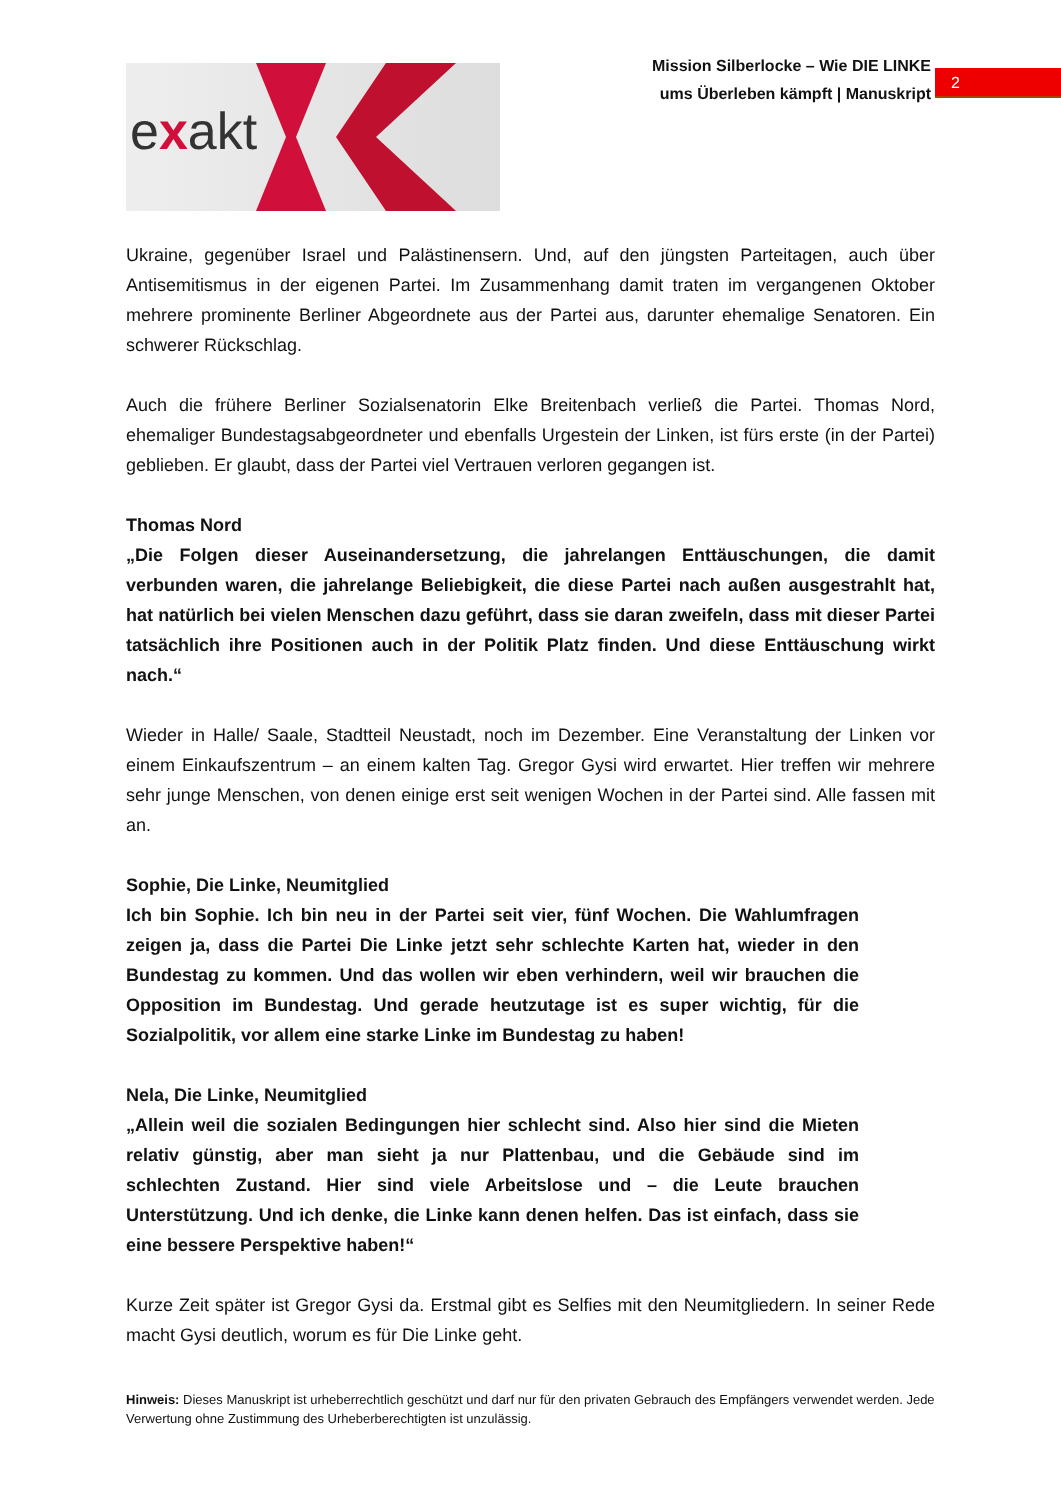exakt
Mission Silberlocke – Wie DIE LINKE
ums Überleben kämpft | Manuskript
2
Ukraine, gegenüber Israel und Palästinensern. Und, auf den jüngsten Parteitagen, auch über Antisemitismus in der eigenen Partei. Im Zusammenhang damit traten im vergangenen Oktober mehrere prominente Berliner Abgeordnete aus der Partei aus, darunter ehemalige Senatoren. Ein schwerer Rückschlag.
Auch die frühere Berliner Sozialsenatorin Elke Breitenbach verließ die Partei. Thomas Nord, ehemaliger Bundestagsabgeordneter und ebenfalls Urgestein der Linken, ist fürs erste (in der Partei) geblieben. Er glaubt, dass der Partei viel Vertrauen verloren gegangen ist.
Thomas Nord
„Die Folgen dieser Auseinandersetzung, die jahrelangen Enttäuschungen, die damit verbunden waren, die jahrelange Beliebigkeit, die diese Partei nach außen ausgestrahlt hat, hat natürlich bei vielen Menschen dazu geführt, dass sie daran zweifeln, dass mit dieser Partei tatsächlich ihre Positionen auch in der Politik Platz finden. Und diese Enttäuschung wirkt nach.“
Wieder in Halle/ Saale, Stadtteil Neustadt, noch im Dezember. Eine Veranstaltung der Linken vor einem Einkaufszentrum – an einem kalten Tag. Gregor Gysi wird erwartet. Hier treffen wir mehrere sehr junge Menschen, von denen einige erst seit wenigen Wochen in der Partei sind. Alle fassen mit an.
Sophie, Die Linke, Neumitglied
Ich bin Sophie. Ich bin neu in der Partei seit vier, fünf Wochen. Die Wahlumfragen zeigen ja, dass die Partei Die Linke jetzt sehr schlechte Karten hat, wieder in den Bundestag zu kommen. Und das wollen wir eben verhindern, weil wir brauchen die Opposition im Bundestag. Und gerade heutzutage ist es super wichtig, für die Sozialpolitik, vor allem eine starke Linke im Bundestag zu haben!
Nela, Die Linke, Neumitglied
„Allein weil die sozialen Bedingungen hier schlecht sind. Also hier sind die Mieten relativ günstig, aber man sieht ja nur Plattenbau, und die Gebäude sind im schlechten Zustand. Hier sind viele Arbeitslose und – die Leute brauchen Unterstützung. Und ich denke, die Linke kann denen helfen. Das ist einfach, dass sie eine bessere Perspektive haben!“
Kurze Zeit später ist Gregor Gysi da. Erstmal gibt es Selfies mit den Neumitgliedern. In seiner Rede macht Gysi deutlich, worum es für Die Linke geht.
Hinweis: Dieses Manuskript ist urheberrechtlich geschützt und darf nur für den privaten Gebrauch des Empfängers verwendet werden. Jede Verwertung ohne Zustimmung des Urheberberechtigten ist unzulässig.